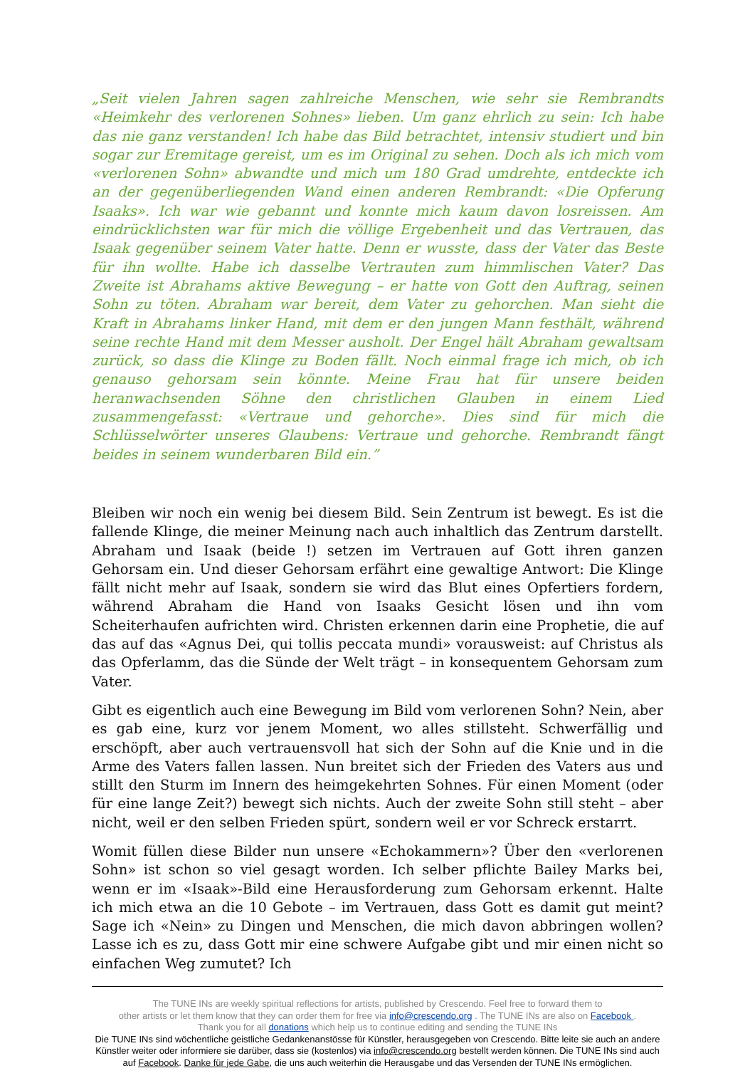„Seit vielen Jahren sagen zahlreiche Menschen, wie sehr sie Rembrandts «Heimkehr des verlorenen Sohnes» lieben. Um ganz ehrlich zu sein: Ich habe das nie ganz verstanden! Ich habe das Bild betrachtet, intensiv studiert und bin sogar zur Eremitage gereist, um es im Original zu sehen. Doch als ich mich vom «verlorenen Sohn» abwandte und mich um 180 Grad umdrehte, entdeckte ich an der gegenüberliegenden Wand einen anderen Rembrandt: «Die Opferung Isaaks». Ich war wie gebannt und konnte mich kaum davon losreissen. Am eindrücklichsten war für mich die völlige Ergebenheit und das Vertrauen, das Isaak gegenüber seinem Vater hatte. Denn er wusste, dass der Vater das Beste für ihn wollte. Habe ich dasselbe Vertrauten zum himmlischen Vater? Das Zweite ist Abrahams aktive Bewegung – er hatte von Gott den Auftrag, seinen Sohn zu töten. Abraham war bereit, dem Vater zu gehorchen. Man sieht die Kraft in Abrahams linker Hand, mit dem er den jungen Mann festhält, während seine rechte Hand mit dem Messer ausholt. Der Engel hält Abraham gewaltsam zurück, so dass die Klinge zu Boden fällt. Noch einmal frage ich mich, ob ich genauso gehorsam sein könnte. Meine Frau hat für unsere beiden heranwachsenden Söhne den christlichen Glauben in einem Lied zusammengefasst: «Vertraue und gehorche». Dies sind für mich die Schlüsselwörter unseres Glaubens: Vertraue und gehorche. Rembrandt fängt beides in seinem wunderbaren Bild ein.”
Bleiben wir noch ein wenig bei diesem Bild. Sein Zentrum ist bewegt. Es ist die fallende Klinge, die meiner Meinung nach auch inhaltlich das Zentrum darstellt. Abraham und Isaak (beide !) setzen im Vertrauen auf Gott ihren ganzen Gehorsam ein. Und dieser Gehorsam erfährt eine gewaltige Antwort: Die Klinge fällt nicht mehr auf Isaak, sondern sie wird das Blut eines Opfertiers fordern, während Abraham die Hand von Isaaks Gesicht lösen und ihn vom Scheiterhaufen aufrichten wird. Christen erkennen darin eine Prophetie, die auf das auf das «Agnus Dei, qui tollis peccata mundi» vorausweist: auf Christus als das Opferlamm, das die Sünde der Welt trägt – in konsequentem Gehorsam zum Vater.
Gibt es eigentlich auch eine Bewegung im Bild vom verlorenen Sohn? Nein, aber es gab eine, kurz vor jenem Moment, wo alles stillsteht. Schwerfällig und erschöpft, aber auch vertrauensvoll hat sich der Sohn auf die Knie und in die Arme des Vaters fallen lassen. Nun breitet sich der Frieden des Vaters aus und stillt den Sturm im Innern des heimgekehrten Sohnes. Für einen Moment (oder für eine lange Zeit?) bewegt sich nichts. Auch der zweite Sohn still steht – aber nicht, weil er den selben Frieden spürt, sondern weil er vor Schreck erstarrt.
Womit füllen diese Bilder nun unsere «Echokammern»? Über den «verlorenen Sohn» ist schon so viel gesagt worden. Ich selber pflichte Bailey Marks bei, wenn er im «Isaak»-Bild eine Herausforderung zum Gehorsam erkennt. Halte ich mich etwa an die 10 Gebote – im Vertrauen, dass Gott es damit gut meint? Sage ich «Nein» zu Dingen und Menschen, die mich davon abbringen wollen? Lasse ich es zu, dass Gott mir eine schwere Aufgabe gibt und mir einen nicht so einfachen Weg zumutet? Ich
The TUNE INs are weekly spiritual reflections for artists, published by Crescendo. Feel free to forward them to
other artists or let them know that they can order them for free via info@crescendo.org . The TUNE INs are also on Facebook .
Thank you for all donations which help us to continue editing and sending the TUNE INs
Die TUNE INs sind wöchentliche geistliche Gedankenanstösse für Künstler, herausgegeben von Crescendo. Bitte leite sie auch an andere Künstler weiter oder informiere sie darüber, dass sie (kostenlos) via info@crescendo.org bestellt werden können. Die TUNE INs sind auch auf Facebook. Danke für jede Gabe, die uns auch weiterhin die Herausgabe und das Versenden der TUNE INs ermöglichen.